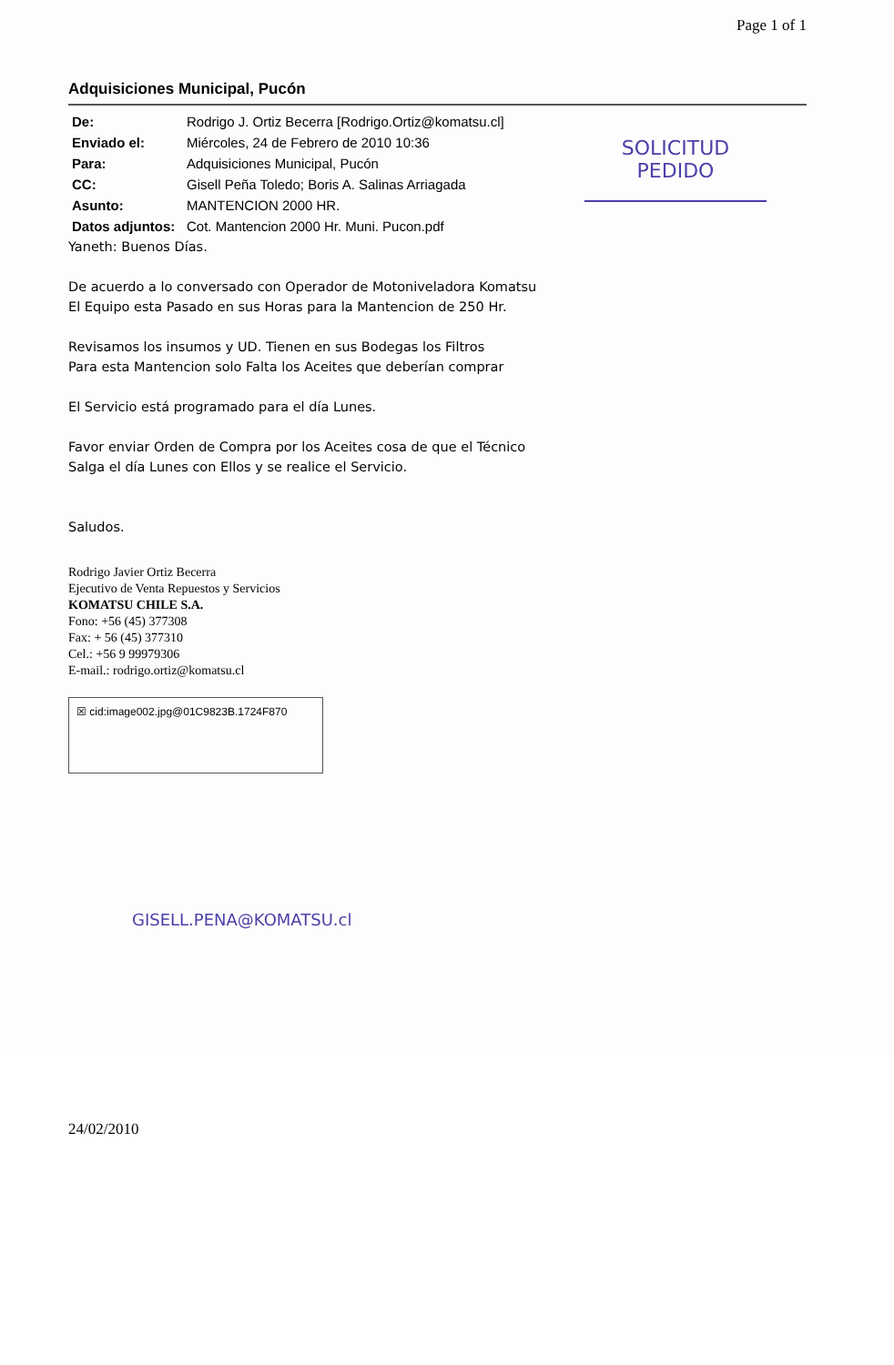Page 1 of 1
SOLICITUD
PEDIDO
Adquisiciones Municipal, Pucón
| De: | Rodrigo J. Ortiz Becerra [Rodrigo.Ortiz@komatsu.cl] |
| Enviado el: | Miércoles, 24 de Febrero de 2010 10:36 |
| Para: | Adquisiciones Municipal, Pucón |
| CC: | Gisell Peña Toledo; Boris A. Salinas Arriagada |
| Asunto: | MANTENCION 2000 HR. |
| Datos adjuntos: | Cot. Mantencion 2000 Hr. Muni. Pucon.pdf |
Yaneth: Buenos Días.
De acuerdo a lo conversado con Operador de Motoniveladora Komatsu
El Equipo esta Pasado en sus Horas para la Mantencion de 250 Hr.
Revisamos los insumos y UD. Tienen en sus Bodegas los Filtros
Para esta Mantencion solo Falta los Aceites que deberían comprar
El Servicio está programado para el día Lunes.
Favor enviar Orden de Compra por los Aceites cosa de que el Técnico
Salga el día Lunes con Ellos y se realice el Servicio.
Saludos.
Rodrigo Javier Ortiz Becerra
Ejecutivo de Venta Repuestos y Servicios
KOMATSU CHILE S.A.
Fono: +56 (45) 377308
Fax: + 56 (45) 377310
Cel.: +56 9 99979306
E-mail.: rodrigo.ortiz@komatsu.cl
☒ cid:image002.jpg@01C9823B.1724F870
GISELL.PENA@KOMATSU.cl
24/02/2010